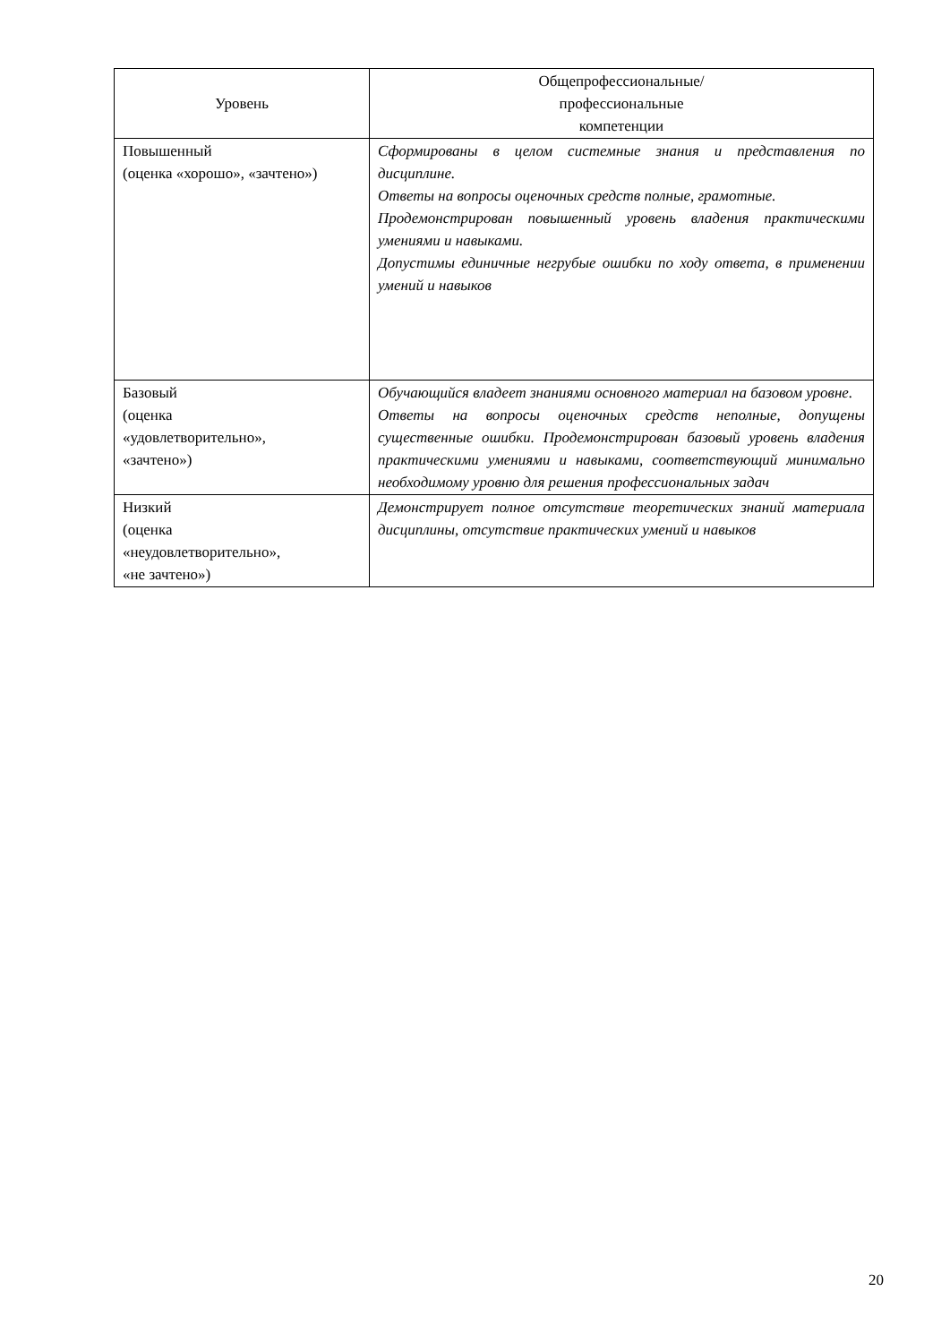| Уровень | Общепрофессиональные/ профессиональные компетенции |
| --- | --- |
| Повышенный (оценка «хорошо», «зачтено») | Сформированы в целом системные знания и представления по дисциплине. Ответы на вопросы оценочных средств полные, грамотные. Продемонстрирован повышенный уровень владения практическими умениями и навыками. Допустимы единичные негрубые ошибки по ходу ответа, в применении умений и навыков |
| Базовый (оценка «удовлетворительно», «зачтено») | Обучающийся владеет знаниями основного материал на базовом уровне. Ответы на вопросы оценочных средств неполные, допущены существенные ошибки. Продемонстрирован базовый уровень владения практическими умениями и навыками, соответствующий минимально необходимому уровню для решения профессиональных задач |
| Низкий (оценка «неудовлетворительно», «не зачтено») | Демонстрирует полное отсутствие теоретических знаний материала дисциплины, отсутствие практических умений и навыков |
20